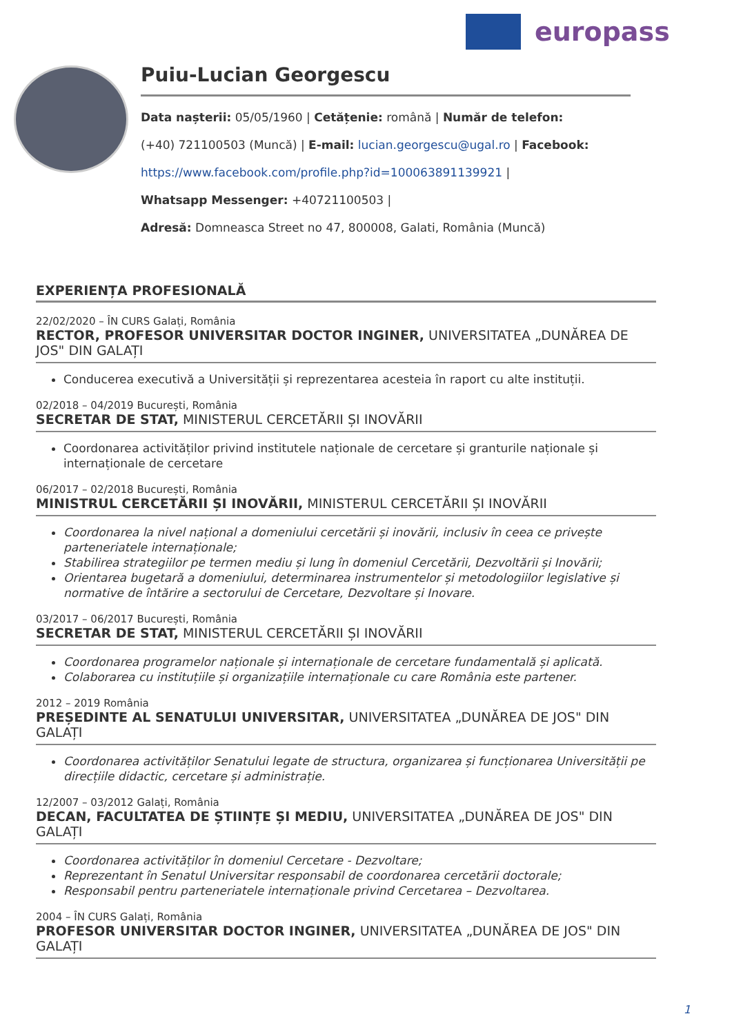europass
Puiu-Lucian Georgescu
Data nașterii: 05/05/1960 | Cetățenie: română | Număr de telefon:
(+40) 721100503 (Muncă) | E-mail: lucian.georgescu@ugal.ro | Facebook:
https://www.facebook.com/profile.php?id=100063891139921 |
Whatsapp Messenger: +40721100503 |
Adresă: Domneasca Street no 47, 800008, Galati, România (Muncă)
EXPERIENȚA PROFESIONALĂ
22/02/2020 – ÎN CURS Galați, România
RECTOR, PROFESOR UNIVERSITAR DOCTOR INGINER, UNIVERSITATEA „DUNĂREA DE JOS" DIN GALAȚI
Conducerea executivă a Universității și reprezentarea acesteia în raport cu alte instituții.
02/2018 – 04/2019 București, România
SECRETAR DE STAT, MINISTERUL CERCETĂRII ȘI INOVĂRII
Coordonarea activităților privind institutele naționale de cercetare și granturile naționale și internaționale de cercetare
06/2017 – 02/2018 București, România
MINISTRUL CERCETĂRII ȘI INOVĂRII, MINISTERUL CERCETĂRII ȘI INOVĂRII
Coordonarea la nivel național a domeniului cercetării și inovării, inclusiv în ceea ce privește parteneriatele internaționale;
Stabilirea strategiilor pe termen mediu și lung în domeniul Cercetării, Dezvoltării și Inovării;
Orientarea bugetară a domeniului, determinarea instrumentelor și metodologiilor legislative și normative de întărire a sectorului de Cercetare, Dezvoltare și Inovare.
03/2017 – 06/2017 București, România
SECRETAR DE STAT, MINISTERUL CERCETĂRII ȘI INOVĂRII
Coordonarea programelor naționale și internaționale de cercetare fundamentală și aplicată.
Colaborarea cu instituțiile și organizațiile internaționale cu care România este partener.
2012 – 2019 România
PREȘEDINTE AL SENATULUI UNIVERSITAR, UNIVERSITATEA „DUNĂREA DE JOS" DIN GALAȚI
Coordonarea activităților Senatului legate de structura, organizarea și funcționarea Universității pe direcțiile didactic, cercetare și administrație.
12/2007 – 03/2012 Galați, România
DECAN, FACULTATEA DE ȘTIINȚE ȘI MEDIU, UNIVERSITATEA „DUNĂREA DE JOS" DIN GALAȚI
Coordonarea activităților în domeniul Cercetare - Dezvoltare;
Reprezentant în Senatul Universitar responsabil de coordonarea cercetării doctorale;
Responsabil pentru parteneriatele internaționale privind Cercetarea – Dezvoltarea.
2004 – ÎN CURS Galați, România
PROFESOR UNIVERSITAR DOCTOR INGINER, UNIVERSITATEA „DUNĂREA DE JOS" DIN GALAȚI
1